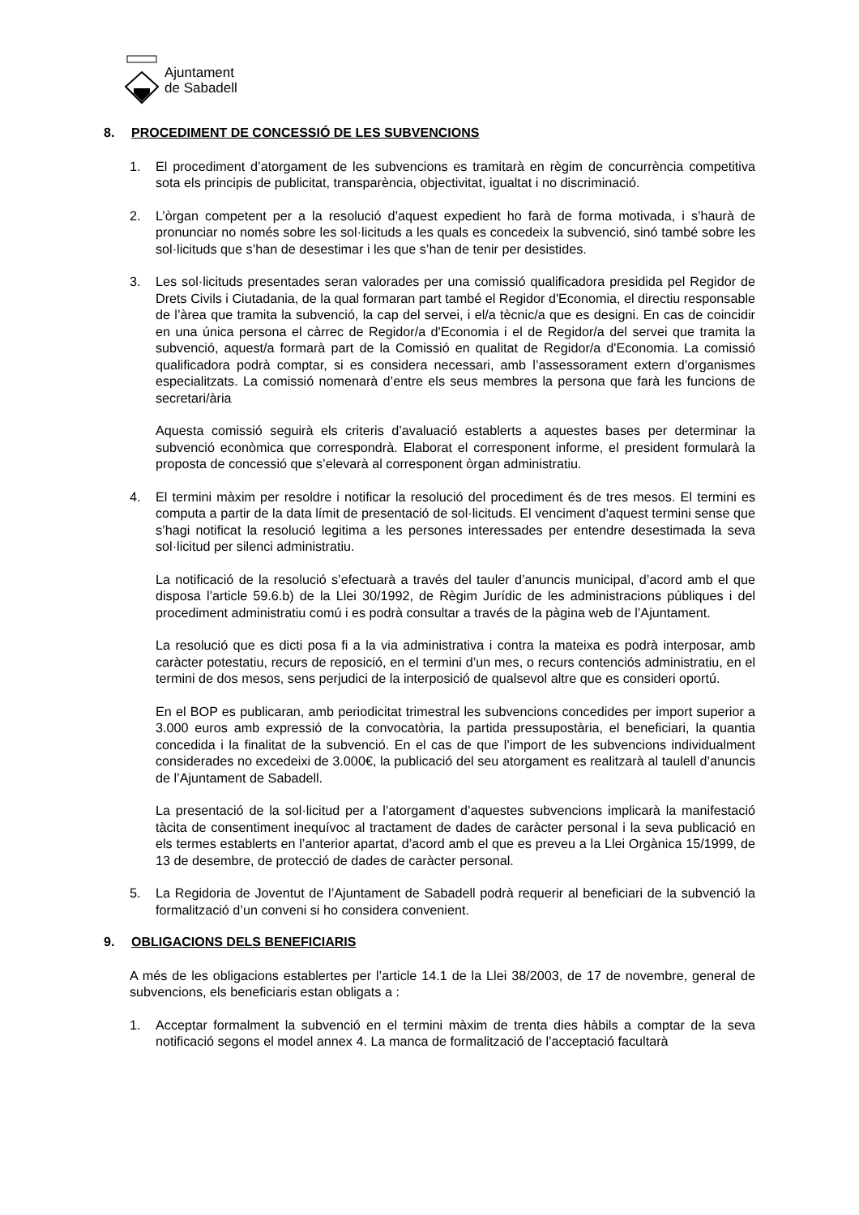Ajuntament
de Sabadell
8. PROCEDIMENT DE CONCESSIÓ DE LES SUBVENCIONS
1. El procediment d’atorgament de les subvencions es tramitarà en règim de concurrència competitiva sota els principis de publicitat, transparència, objectivitat, igualtat i no discriminació.
2. L’òrgan competent per a la resolució d’aquest expedient ho farà de forma motivada, i s’haurà de pronunciar no només sobre les sol·licituds a les quals es concedeix la subvenció, sinó també sobre les sol·licituds que s’han de desestimar i les que s’han de tenir per desistides.
3. Les sol·licituds presentades seran valorades per una comissió qualificadora presidida pel Regidor de Drets Civils i Ciutadania, de la qual formaran part també el Regidor d'Economia, el directiu responsable de l’àrea que tramita la subvenció, la cap del servei, i el/a tècnic/a que es designi. En cas de coincidir en una única persona el càrrec de Regidor/a d'Economia i el de Regidor/a del servei que tramita la subvenció, aquest/a formarà part de la Comissió en qualitat de Regidor/a d'Economia. La comissió qualificadora podrà comptar, si es considera necessari, amb l’assessorament extern d’organismes especialitzats. La comissió nomenarà d’entre els seus membres la persona que farà les funcions de secretari/ària
Aquesta comissió seguirà els criteris d’avaluació establerts a aquestes bases per determinar la subvenció econòmica que correspondrà. Elaborat el corresponent informe, el president formularà la proposta de concessió que s’elevarà al corresponent òrgan administratiu.
4. El termini màxim per resoldre i notificar la resolució del procediment és de tres mesos. El termini es computa a partir de la data límit de presentació de sol·licituds. El venciment d’aquest termini sense que s’hagi notificat la resolució legitima a les persones interessades per entendre desestimada la seva sol·licitud per silenci administratiu.
La notificació de la resolució s’efectuarà a través del tauler d’anuncis municipal, d’acord amb el que disposa l’article 59.6.b) de la Llei 30/1992, de Règim Jurídic de les administracions públiques i del procediment administratiu comú i es podrà consultar a través de la pàgina web de l’Ajuntament.
La resolució que es dicti posa fi a la via administrativa i contra la mateixa es podrà interposar, amb caràcter potestatiu, recurs de reposició, en el termini d’un mes, o recurs contenciós administratiu, en el termini de dos mesos, sens perjudici de la interposició de qualsevol altre que es consideri oportú.
En el BOP es publicaran, amb periodicitat trimestral les subvencions concedides per import superior a 3.000 euros amb expressió de la convocatòria, la partida pressupostària, el beneficiari, la quantia concedida i la finalitat de la subvenció. En el cas de que l’import de les subvencions individualment considerades no excedeixi de 3.000€, la publicació del seu atorgament es realitzarà al taulell d’anuncis de l’Ajuntament de Sabadell.
La presentació de la sol·licitud per a l’atorgament d’aquestes subvencions implicarà la manifestació tàcita de consentiment inequívoc al tractament de dades de caràcter personal i la seva publicació en els termes establerts en l’anterior apartat, d’acord amb el que es preveu a la Llei Orgànica 15/1999, de 13 de desembre, de protecció de dades de caràcter personal.
5. La Regidoria de Joventut de l’Ajuntament de Sabadell podrà requerir al beneficiari de la subvenció la formalització d’un conveni si ho considera convenient.
9. OBLIGACIONS DELS BENEFICIARIS
A més de les obligacions establertes per l’article 14.1 de la Llei 38/2003, de 17 de novembre, general de subvencions, els beneficiaris estan obligats a :
1. Acceptar formalment la subvenció en el termini màxim de trenta dies hàbils a comptar de la seva notificació segons el model annex 4. La manca de formalització de l’acceptació facultarà